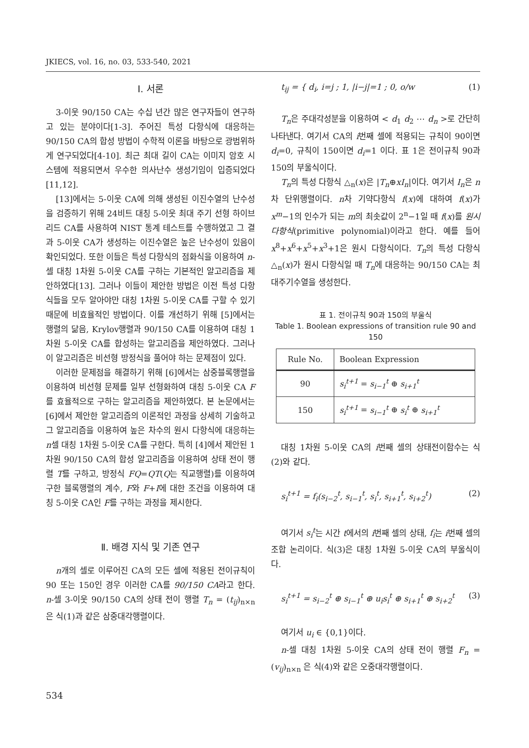JKIECS, vol. 16, no. 03, 533-540, 2021
Ⅰ. 서론
3-이웃 90/150 CA는 수십 년간 많은 연구자들이 연구하고 있는 분야이다[1-3]. 주어진 특성 다항식에 대응하는 90/150 CA의 합성 방법이 수학적 이론을 바탕으로 광범위하게 연구되었다[4-10]. 최근 최대 길이 CA는 이미지 암호 시스템에 적용되면서 우수한 의사난수 생성기임이 입증되었다[11,12].
[13]에서는 5-이웃 CA에 의해 생성된 이진수열의 난수성을 검증하기 위해 24비트 대칭 5-이웃 최대 주기 선형 하이브리드 CA를 사용하여 NIST 통계 테스트를 수행하였고 그 결과 5-이웃 CA가 생성하는 이진수열은 높은 난수성이 있음이 확인되었다. 또한 이들은 특성 다항식의 점화식을 이용하여 n-셀 대칭 1차원 5-이웃 CA를 구하는 기본적인 알고리즘을 제안하였다[13]. 그러나 이들이 제안한 방법은 이전 특성 다항식들을 모두 알아야만 대칭 1차원 5-이웃 CA를 구할 수 있기 때문에 비효율적인 방법이다. 이를 개선하기 위해 [5]에서는 행렬의 닮음, Krylov행렬과 90/150 CA를 이용하여 대칭 1차원 5-이웃 CA를 합성하는 알고리즘을 제안하였다. 그러나 이 알고리즘은 비선형 방정식을 풀어야 하는 문제점이 있다.
이러한 문제점을 해결하기 위해 [6]에서는 삼중블록행렬을 이용하여 비선형 문제를 일부 선형화하여 대칭 5-이웃 CA F를 효율적으로 구하는 알고리즘을 제안하였다. 본 논문에서는 [6]에서 제안한 알고리즘의 이론적인 과정을 상세히 기술하고 그 알고리즘을 이용하여 높은 차수의 원시 다항식에 대응하는 n셀 대칭 1차원 5-이웃 CA를 구한다. 특히 [4]에서 제안된 1차원 90/150 CA의 합성 알고리즘을 이용하여 상태 전이 행렬 T를 구하고, 방정식 FQ=QT(Q는 직교행렬)를 이용하여 구한 블록행렬의 계수, F와 F+I에 대한 조건을 이용하여 대칭 5-이웃 CA인 F를 구하는 과정을 제시한다.
Ⅱ. 배경 지식 및 기존 연구
n개의 셀로 이루어진 CA의 모든 셀에 적용된 전이규칙이 90 또는 150인 경우 이러한 CA를 90/150 CA라고 한다. n-셀 3-이웃 90/150 CA의 상태 전이 행렬 T<sub>n</sub> = (t<sub>ij</sub>)<sub>n×n</sub> 은 식(1)과 같은 삼중대각행렬이다.
t<sub>ij</sub> = { d<sub>i</sub>, i=j ; 1, |i−j|=1 ; 0, o/w (1)
T<sub>n</sub>은 주대각성분을 이용하여 < d<sub>1</sub> d<sub>2</sub> ⋯ d<sub>n</sub> >로 간단히 나타낸다. 여기서 CA의 i번째 셀에 적용되는 규칙이 90이면 d<sub>i</sub>=0, 규칙이 150이면 d<sub>i</sub>=1 이다. 표 1은 전이규칙 90과 150의 부울식이다.
T<sub>n</sub>의 특성 다항식 △<sub>n</sub>(x)은 |T<sub>n</sub>⊕xI<sub>n</sub>|이다. 여기서 I<sub>n</sub>은 n차 단위행렬이다. n차 기약다항식 f(x)에 대하여 f(x)가 x<sup>m</sup>−1의 인수가 되는 m의 최솟값이 2<sup>n</sup>−1일 때 f(x)를 원시 다항식(primitive polynomial)이라고 한다. 예를 들어 x<sup>8</sup>+x<sup>6</sup>+x<sup>5</sup>+x<sup>3</sup>+1은 원시 다항식이다. T<sub>n</sub>의 특성 다항식 △<sub>n</sub>(x)가 원시 다항식일 때 T<sub>n</sub>에 대응하는 90/150 CA는 최대주기수열을 생성한다.
표 1. 전이규칙 90과 150의 부울식
Table 1. Boolean expressions of transition rule 90 and 150
| Rule No. | Boolean Expression |
| --- | --- |
| 90 | s<sub>i</sub><sup>t+1</sup> = s<sub>i−1</sub><sup>t</sup> ⊕ s<sub>i+1</sub><sup>t</sup> |
| 150 | s<sub>i</sub><sup>t+1</sup> = s<sub>i−1</sub><sup>t</sup> ⊕ s<sub>i</sub><sup>t</sup> ⊕ s<sub>i+1</sub><sup>t</sup> |
대칭 1차원 5-이웃 CA의 i번째 셀의 상태전이함수는 식 (2)와 같다.
s<sub>i</sub><sup>t+1</sup> = f<sub>i</sub>(s<sub>i−2</sub><sup>t</sup>, s<sub>i−1</sub><sup>t</sup>, s<sub>i</sub><sup>t</sup>, s<sub>i+1</sub><sup>t</sup>, s<sub>i+2</sub><sup>t</sup>) (2)
여기서 s<sub>i</sub><sup>t</sup>는 시간 t에서의 i번째 셀의 상태, f<sub>i</sub>는 i번째 셀의 조합 논리이다. 식(3)은 대칭 1차원 5-이웃 CA의 부울식이다.
s<sub>i</sub><sup>t+1</sup> = s<sub>i−2</sub><sup>t</sup> ⊕ s<sub>i−1</sub><sup>t</sup> ⊕ u<sub>i</sub>s<sub>i</sub><sup>t</sup> ⊕ s<sub>i+1</sub><sup>t</sup> ⊕ s<sub>i+2</sub><sup>t</sup> (3)
여기서 u<sub>i</sub> ∈ {0,1}이다.
n-셀 대칭 1차원 5-이웃 CA의 상태 전이 행렬 F<sub>n</sub> = (v<sub>ij</sub>)<sub>n×n</sub> 은 식(4)와 같은 오중대각행렬이다.
534